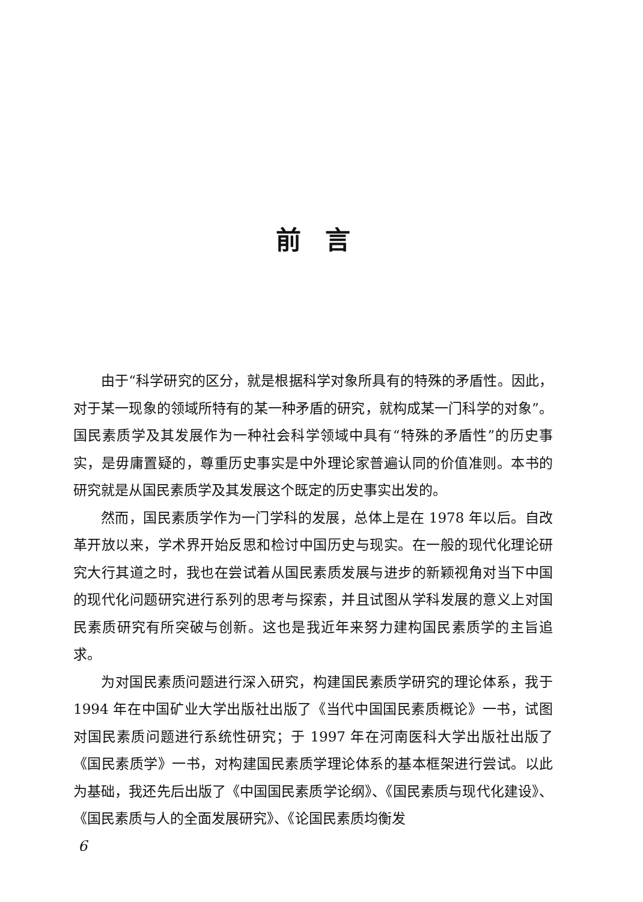前言
由于“科学研究的区分，就是根据科学对象所具有的特殊的矛盾性。因此，对于某一现象的领域所特有的某一种矛盾的研究，就构成某一门科学的对象”。国民素质学及其发展作为一种社会科学领域中具有“特殊的矛盾性”的历史事实，是毋庸置疑的，尊重历史事实是中外理论家普遍认同的价值准则。本书的研究就是从国民素质学及其发展这个既定的历史事实出发的。
然而，国民素质学作为一门学科的发展，总体上是在 1978 年以后。自改革开放以来，学术界开始反思和检讨中国历史与现实。在一般的现代化理论研究大行其道之时，我也在尝试着从国民素质发展与进步的新颖视角对当下中国的现代化问题研究进行系列的思考与探索，并且试图从学科发展的意义上对国民素质研究有所突破与创新。这也是我近年来努力建构国民素质学的主旨追求。
为对国民素质问题进行深入研究，构建国民素质学研究的理论体系，我于 1994 年在中国矿业大学出版社出版了《当代中国国民素质概论》一书，试图对国民素质问题进行系统性研究；于 1997 年在河南医科大学出版社出版了《国民素质学》一书，对构建国民素质学理论体系的基本框架进行尝试。以此为基础，我还先后出版了《中国国民素质学论纲》、《国民素质与现代化建设》、《国民素质与人的全面发展研究》、《论国民素质均衡发
6